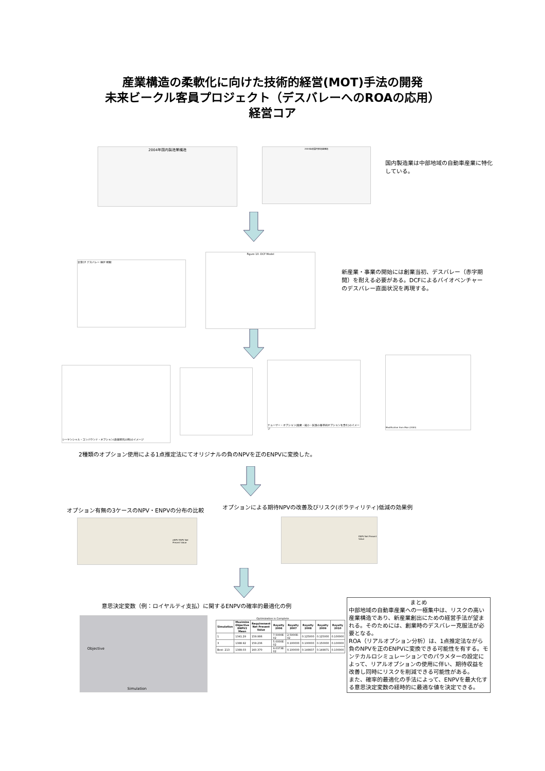産業構造の柔軟化に向けた技術的経営(MOT)手法の開発
未来ビークル客員プロジェクト（デスバレーへのROAの応用）
経営コア
2004年国内製造業構造 2004年度国内製造業構造
国内製造業は中部地域の自動車産業に特化している。
企業CF デスバレー BEP 時間
Figure 10. DCF Model
新産業・事業の開始には創業当初、デスバレー（赤字期間）を耐える必要がある。DCFによるバイオベンチャーのデスバレー直面状況を再現する。
シーケンシャル・コンパウンド・オプション(創薬研究の例)のイメージ
チューザー・オプション(廃棄・縮小・拡張の各単純オプションを含む)のイメージ
Modification from Mun (2003)
2種類のオプション使用による1点推定法にてオリジナルの負のNPVを正のENPVに変換した。
オプション有無の3ケースのNPV・ENPVの分布の比較
オプションによる期待NPVの改善及びリスク(ボラティリティ)低減の効果例
eNPV ENPV Net Present Value
ENPV Net Present Value
意思決定変数（例：ロイヤルティ支払）に関するENPVの確率的最適化の例
Objective
Simulation
Optimization is Complete
| Simulation | Maximize Objective ENPV2 Mean | Requirement Net Present Value | Royalty 2006 | Royalty 2007 | Royalty 2008 | Royalty 2009 | Royalty 2010 |
| --- | --- | --- | --- | --- | --- | --- | --- |
| 1 | 1341.29 | 159.986 | 7.5000E-02 | 2.5000E-02 | 0.125000 | 0.125000 | 0.100000 |
| 3 | 1388.92 | 159.236 | 5.0000E-02 | 0.100000 | 0.100000 | 0.150000 | 0.100000 |
| Best: 213 | 1389.03 | 160.370 | 9.0373E-02 | 0.100000 | 0.149937 | 0.149871 | 0.100000 |
まとめ
中部地域の自動車産業への一極集中は、リスクの高い産業構造であり、新産業創出にための経営手法が望まれる。そのためには、創業時のデスバレー克服法が必要となる。
ROA（リアルオプション分析）は、1点推定法ながら負のNPVを正のENPVに変換できる可能性を有する。モンテカルロシミュレーションでのパラメターの設定によって、リアルオプションの使用に伴い、期待収益を改善し同時にリスクを削減できる可能性がある。
また、確率的最適化の手法によって、ENPVを最大化する意思決定変数の経時的に最適な値を決定できる。